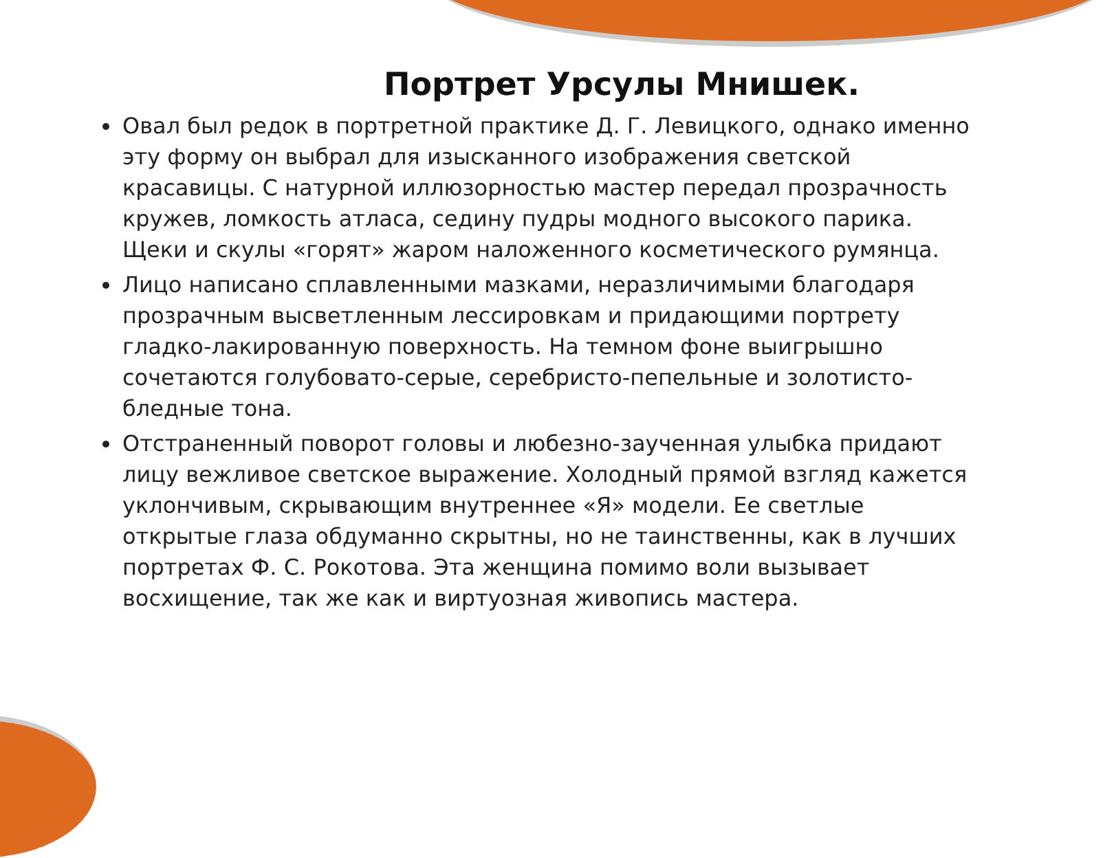Портрет Урсулы Мнишек.
Овал был редок в портретной практике Д. Г. Левицкого, однако именно эту форму он выбрал для изысканного изображения светской красавицы. С натурной иллюзорностью мастер передал прозрачность кружев, ломкость атласа, седину пудры модного высокого парика. Щеки и скулы «горят» жаром наложенного косметического румянца.
Лицо написано сплавленными мазками, неразличимыми благодаря прозрачным высветленным лессировкам и придающими портрету гладко-лакированную поверхность. На темном фоне выигрышно сочетаются голубовато-серые, серебристо-пепельные и золотисто-бледные тона.
Отстраненный поворот головы и любезно-заученная улыбка придают лицу вежливое светское выражение. Холодный прямой взгляд кажется уклончивым, скрывающим внутреннее «Я» модели. Ее светлые открытые глаза обдуманно скрытны, но не таинственны, как в лучших портретах Ф. С. Рокотова. Эта женщина помимо воли вызывает восхищение, так же как и виртуозная живопись мастера.